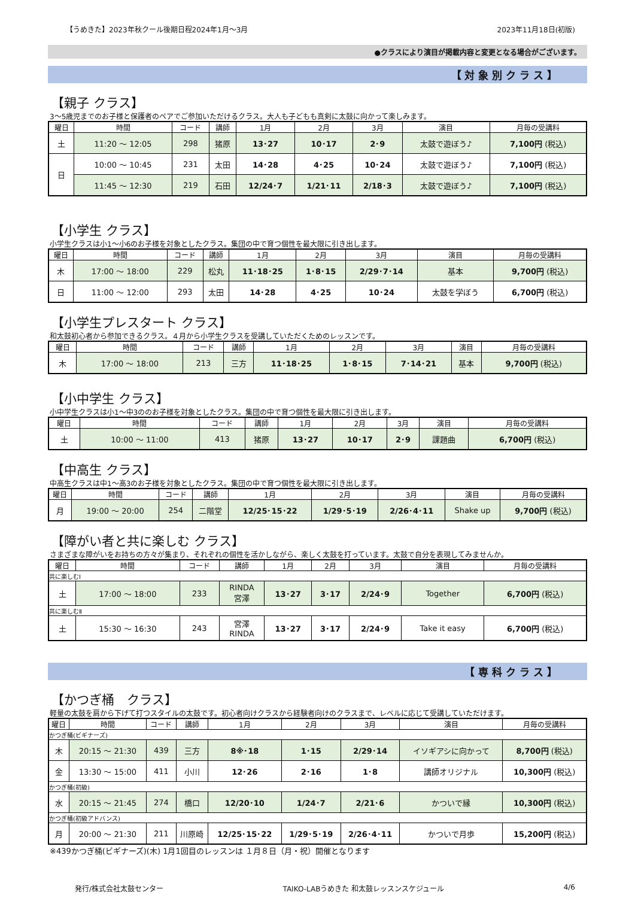【うめきた】2023年秋クール後期日程2024年1月～3月 2023年11月18日(初版)
●クラスにより演目が掲載内容と変更となる場合がございます。
【 対 象 別 ク ラ ス 】
【親子 クラス】
3～5歳児までのお子様と保護者のペアでご参加いただけるクラス。大人も子どもも真剣に太鼓に向かって楽しみます。
| 曜日 | 時間 | コード | 講師 | 1月 | 2月 | 3月 | 演目 | 月毎の受講料 |
| --- | --- | --- | --- | --- | --- | --- | --- | --- |
| 土 | 11:20 ～ 12:05 | 298 | 猪原 | 13･27 | 10･17 | 2･9 | 太鼓で遊ぼう♪ | 7,100円 (税込) |
| 日 | 10:00 ～ 10:45 | 231 | 太田 | 14･28 | 4･25 | 10･24 | 太鼓で遊ぼう♪ | 7,100円 (税込) |
| | 11:45 ～ 12:30 | 219 | 石田 | 12/24･7 | 1/21･11 | 2/18･3 | 太鼓で遊ぼう♪ | 7,100円 (税込) |
【小学生 クラス】
小学生クラスは小1～小6のお子様を対象としたクラス。集団の中で育つ個性を最大限に引き出します。
| 曜日 | 時間 | コード | 講師 | 1月 | 2月 | 3月 | 演目 | 月毎の受講料 |
| --- | --- | --- | --- | --- | --- | --- | --- | --- |
| 木 | 17:00 ～ 18:00 | 229 | 松丸 | 11･18･25 | 1･8･15 | 2/29･7･14 | 基本 | 9,700円 (税込) |
| 日 | 11:00 ～ 12:00 | 293 | 太田 | 14･28 | 4･25 | 10･24 | 太鼓を学ぼう | 6,700円 (税込) |
【小学生プレスタート クラス】
和太鼓初心者から参加できるクラス。４月から小学生クラスを受講していただくためのレッスンです。
| 曜日 | 時間 | コード | 講師 | 1月 | 2月 | 3月 | 演目 | 月毎の受講料 |
| --- | --- | --- | --- | --- | --- | --- | --- | --- |
| 木 | 17:00 ～ 18:00 | 213 | 三方 | 11･18･25 | 1･8･15 | 7･14･21 | 基本 | 9,700円 (税込) |
【小中学生 クラス】
小中学生クラスは小1～中3ののお子様を対象としたクラス。集団の中で育つ個性を最大限に引き出します。
| 曜日 | 時間 | コード | 講師 | 1月 | 2月 | 3月 | 演目 | 月毎の受講料 |
| --- | --- | --- | --- | --- | --- | --- | --- | --- |
| 土 | 10:00 ～ 11:00 | 413 | 猪原 | 13･27 | 10･17 | 2･9 | 課題曲 | 6,700円 (税込) |
【中高生 クラス】
中高生クラスは中1～高3のお子様を対象としたクラス。集団の中で育つ個性を最大限に引き出します。
| 曜日 | 時間 | コード | 講師 | 1月 | 2月 | 3月 | 演目 | 月毎の受講料 |
| --- | --- | --- | --- | --- | --- | --- | --- | --- |
| 月 | 19:00 ～ 20:00 | 254 | 二階堂 | 12/25･15･22 | 1/29･5･19 | 2/26･4･11 | Shake up | 9,700円 (税込) |
【障がい者と共に楽しむ クラス】
さまざまな障がいをお持ちの方々が集まり、それぞれの個性を活かしながら、楽しく太鼓を打っています。太鼓で自分を表現してみませんか。
| 曜日 | 時間 | コード | 講師 | 1月 | 2月 | 3月 | 演目 | 月毎の受講料 |
| --- | --- | --- | --- | --- | --- | --- | --- | --- |
| 共に楽しむⅠ | | | | | | | | |
| 土 | 17:00 ～ 18:00 | 233 | RINDA 宮澤 | 13･27 | 3･17 | 2/24･9 | Together | 6,700円 (税込) |
| 共に楽しむⅡ | | | | | | | | |
| 土 | 15:30 ～ 16:30 | 243 | 宮澤 RINDA | 13･27 | 3･17 | 2/24･9 | Take it easy | 6,700円 (税込) |
【 専 科 ク ラ ス 】
【かつぎ桶　クラス】
軽量の太鼓を肩から下げて打つスタイルの太鼓です。初心者向けクラスから経験者向けのクラスまで、レベルに応じて受講していただけます。
| 曜日 | 時間 | コード | 講師 | 1月 | 2月 | 3月 | 演目 | 月毎の受講料 |
| --- | --- | --- | --- | --- | --- | --- | --- | --- |
| かつぎ桶(ビギナーズ) | | | | | | | | |
| 木 | 20:15 ～ 21:30 | 439 | 三方 | 8※･18 | 1･15 | 2/29･14 | イソギアシに向かって | 8,700円 (税込) |
| 金 | 13:30 ～ 15:00 | 411 | 小川 | 12･26 | 2･16 | 1･8 | 講師オリジナル | 10,300円 (税込) |
| かつぎ桶(初級) | | | | | | | | |
| 水 | 20:15 ～ 21:45 | 274 | 橋口 | 12/20･10 | 1/24･7 | 2/21･6 | かついで縁 | 10,300円 (税込) |
| かつぎ桶(初級アドバンス) | | | | | | | | |
| 月 | 20:00 ～ 21:30 | 211 | 川原崎 | 12/25･15･22 | 1/29･5･19 | 2/26･4･11 | かついで月歩 | 15,200円 (税込) |
※439かつぎ桶(ビギナーズ)(木) 1月1回目のレッスンは １月８日（月・祝）開催となります
発行/株式会社太鼓センター TAIKO-LABうめきた 和太鼓レッスンスケジュール 4/6